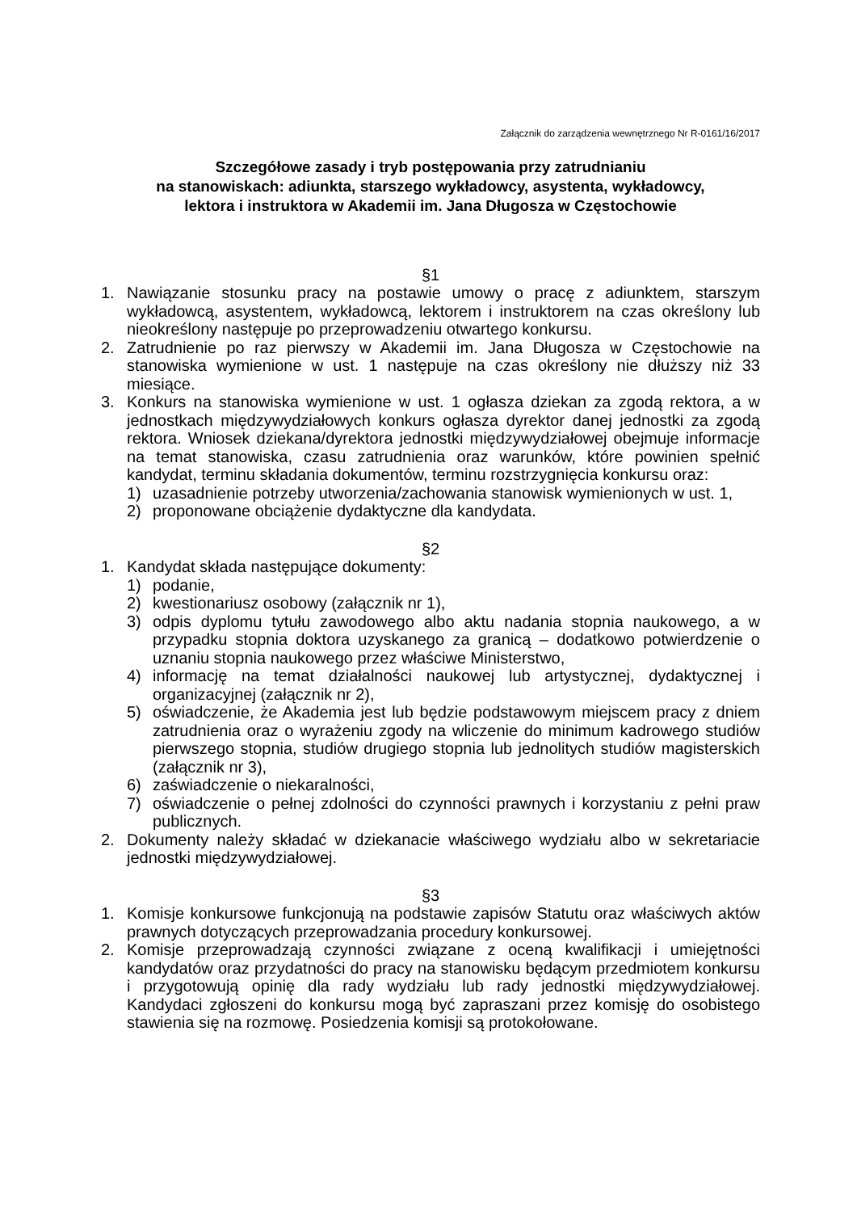Załącznik do zarządzenia wewnętrznego Nr R-0161/16/2017
Szczegółowe zasady i tryb postępowania przy zatrudnianiu
na stanowiskach: adiunkta, starszego wykładowcy, asystenta, wykładowcy,
lektora i instruktora w Akademii im. Jana Długosza w Częstochowie
§1
1. Nawiązanie stosunku pracy na postawie umowy o pracę z adiunktem, starszym wykładowcą, asystentem, wykładowcą, lektorem i instruktorem na czas określony lub nieokreślony następuje po przeprowadzeniu otwartego konkursu.
2. Zatrudnienie po raz pierwszy w Akademii im. Jana Długosza w Częstochowie na stanowiska wymienione w ust. 1 następuje na czas określony nie dłuższy niż 33 miesiące.
3. Konkurs na stanowiska wymienione w ust. 1 ogłasza dziekan za zgodą rektora, a w jednostkach międzywydziałowych konkurs ogłasza dyrektor danej jednostki za zgodą rektora. Wniosek dziekana/dyrektora jednostki międzywydziałowej obejmuje informacje na temat stanowiska, czasu zatrudnienia oraz warunków, które powinien spełnić kandydat, terminu składania dokumentów, terminu rozstrzygnięcia konkursu oraz:
1) uzasadnienie potrzeby utworzenia/zachowania stanowisk wymienionych w ust. 1,
2) proponowane obciążenie dydaktyczne dla kandydata.
§2
1. Kandydat składa następujące dokumenty:
1) podanie,
2) kwestionariusz osobowy (załącznik nr 1),
3) odpis dyplomu tytułu zawodowego albo aktu nadania stopnia naukowego, a w przypadku stopnia doktora uzyskanego za granicą – dodatkowo potwierdzenie o uznaniu stopnia naukowego przez właściwe Ministerstwo,
4) informację na temat działalności naukowej lub artystycznej, dydaktycznej i organizacyjnej (załącznik nr 2),
5) oświadczenie, że Akademia jest lub będzie podstawowym miejscem pracy z dniem zatrudnienia oraz o wyrażeniu zgody na wliczenie do minimum kadrowego studiów pierwszego stopnia, studiów drugiego stopnia lub jednolitych studiów magisterskich (załącznik nr 3),
6) zaświadczenie o niekaralności,
7) oświadczenie o pełnej zdolności do czynności prawnych i korzystaniu z pełni praw publicznych.
2. Dokumenty należy składać w dziekanacie właściwego wydziału albo w sekretariacie jednostki międzywydziałowej.
§3
1. Komisje konkursowe funkcjonują na podstawie zapisów Statutu oraz właściwych aktów prawnych dotyczących przeprowadzania procedury konkursowej.
2. Komisje przeprowadzają czynności związane z oceną kwalifikacji i umiejętności kandydatów oraz przydatności do pracy na stanowisku będącym przedmiotem konkursu i przygotowują opinię dla rady wydziału lub rady jednostki międzywydziałowej. Kandydaci zgłoszeni do konkursu mogą być zapraszani przez komisję do osobistego stawienia się na rozmowę. Posiedzenia komisji są protokołowane.